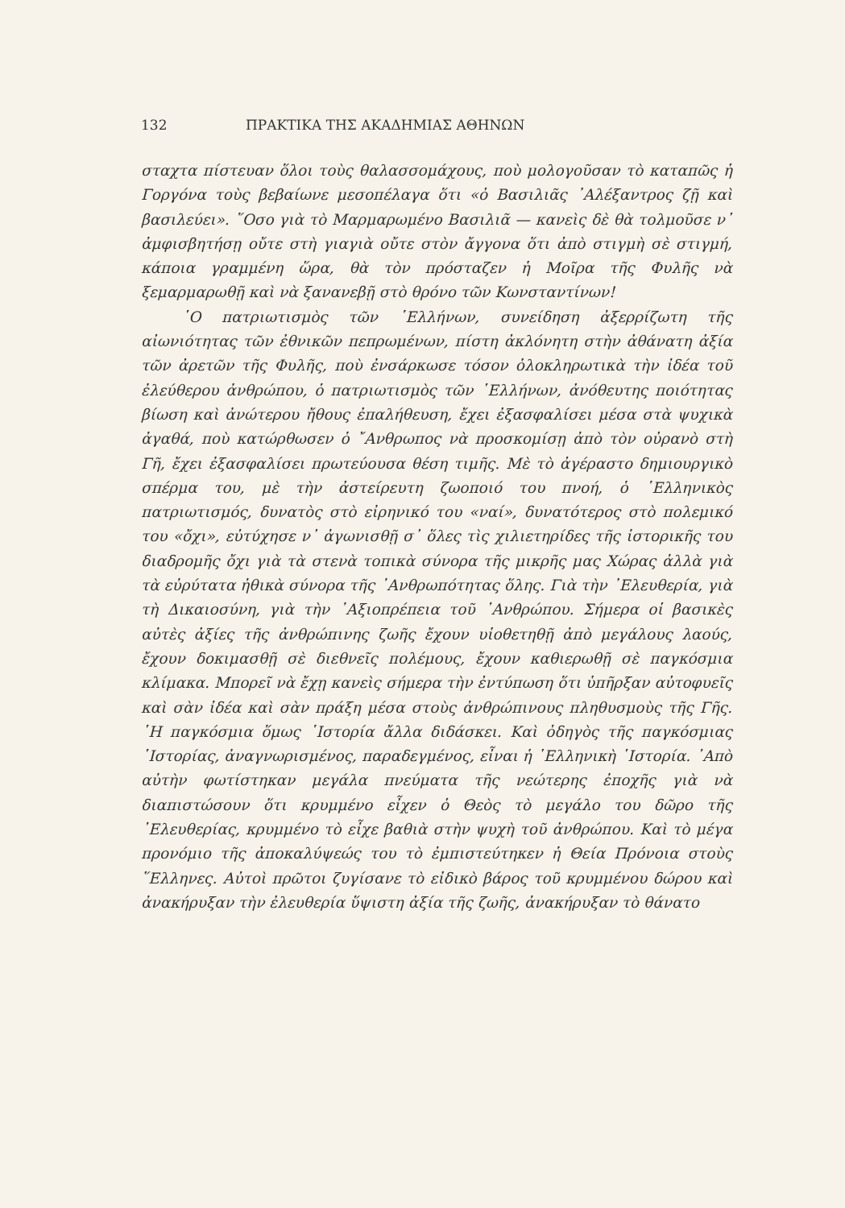132 ΠΡΑΚΤΙΚΑ ΤΗΣ ΑΚΑΔΗΜΙΑΣ ΑΘΗΝΩΝ
σταχτα πίστευαν ὅλοι τοὺς θαλασσομάχους, ποὺ μολογοῦσαν τὸ καταπῶς ἡ Γοργόνα τοὺς βεβαίωνε μεσοπέλαγα ὅτι «ὁ Βασιλιᾶς ᾿Αλέξαντρος ζῇ καὶ βασιλεύει». ῞Οσο γιὰ τὸ Μαρμαρωμένο Βασιλιᾶ — κανεὶς δὲ θὰ τολμοῦσε ν᾿ ἀμφισβητήσῃ οὔτε στὴ γιαγιὰ οὔτε στὸν ἄγγονα ὅτι ἀπὸ στιγμὴ σὲ στιγμή, κάποια γραμμένη ὥρα, θὰ τὸν πρόσταζεν ἡ Μοῖρα τῆς Φυλῆς νὰ ξεμαρμαρωθῇ καὶ νὰ ξανανεβῇ στὸ θρόνο τῶν Κωνσταντίνων!
῾Ο πατριωτισμὸς τῶν ῾Ελλήνων, συνείδηση ἀξερρίζωτη τῆς αἰωνιότητας τῶν ἐθνικῶν πεπρωμένων, πίστη ἀκλόνητη στὴν ἀθάνατη ἀξία τῶν ἀρετῶν τῆς Φυλῆς, ποὺ ἐνσάρκωσε τόσον ὁλοκληρωτικὰ τὴν ἰδέα τοῦ ἐλεύθερου ἀνθρώπου, ὁ πατριωτισμὸς τῶν ῾Ελλήνων, ἀνόθευτης ποιότητας βίωση καὶ ἀνώτερου ἤθους ἐπαλήθευση, ἔχει ἐξασφαλίσει μέσα στὰ ψυχικὰ ἀγαθά, ποὺ κατώρθωσεν ὁ ῎Ανθρωπος νὰ προσκομίσῃ ἀπὸ τὸν οὐρανὸ στὴ Γῆ, ἔχει ἐξασφαλίσει πρωτεύουσα θέση τιμῆς. Μὲ τὸ ἀγέραστο δημιουργικὸ σπέρμα του, μὲ τὴν ἀστείρευτη ζωοποιό του πνοή, ὁ ῾Ελληνικὸς πατριωτισμός, δυνατὸς στὸ εἰρηνικό του «ναί», δυνατότερος στὸ πολεμικό του «ὄχι», εὐτύχησε ν᾿ ἀγωνισθῇ σ᾿ ὅλες τὶς χιλιετηρίδες τῆς ἱστορικῆς του διαδρομῆς ὄχι γιὰ τὰ στενὰ τοπικὰ σύνορα τῆς μικρῆς μας Χώρας ἀλλὰ γιὰ τὰ εὐρύτατα ἠθικὰ σύνορα τῆς ᾿Ανθρωπότητας ὅλης. Γιὰ τὴν ᾿Ελευθερία, γιὰ τὴ Δικαιοσύνη, γιὰ τὴν ᾿Αξιοπρέπεια τοῦ ᾿Ανθρώπου. Σήμερα οἱ βασικὲς αὐτὲς ἀξίες τῆς ἀνθρώπινης ζωῆς ἔχουν υἱοθετηθῇ ἀπὸ μεγάλους λαούς, ἔχουν δοκιμασθῇ σὲ διεθνεῖς πολέμους, ἔχουν καθιερωθῇ σὲ παγκόσμια κλίμακα. Μπορεῖ νὰ ἔχῃ κανεὶς σήμερα τὴν ἐντύπωση ὅτι ὑπῆρξαν αὐτοφυεῖς καὶ σὰν ἰδέα καὶ σὰν πράξη μέσα στοὺς ἀνθρώπινους πληθυσμοὺς τῆς Γῆς. ῾Η παγκόσμια ὅμως ῾Ιστορία ἄλλα διδάσκει. Καὶ ὁδηγὸς τῆς παγκόσμιας ῾Ιστορίας, ἀναγνωρισμένος, παραδεγμένος, εἶναι ἡ ῾Ελληνικὴ ῾Ιστορία. ᾿Απὸ αὐτὴν φωτίστηκαν μεγάλα πνεύματα τῆς νεώτερης ἐποχῆς γιὰ νὰ διαπιστώσουν ὅτι κρυμμένο εἶχεν ὁ Θεὸς τὸ μεγάλο του δῶρο τῆς ᾿Ελευθερίας, κρυμμένο τὸ εἶχε βαθιὰ στὴν ψυχὴ τοῦ ἀνθρώπου. Καὶ τὸ μέγα προνόμιο τῆς ἀποκαλύψεώς του τὸ ἐμπιστεύτηκεν ἡ Θεία Πρόνοια στοὺς ῞Ελληνες. Αὐτοὶ πρῶτοι ζυγίσανε τὸ εἰδικὸ βάρος τοῦ κρυμμένου δώρου καὶ ἀνακήρυξαν τὴν ἐλευθερία ὕψιστη ἀξία τῆς ζωῆς, ἀνακήρυξαν τὸ θάνατο